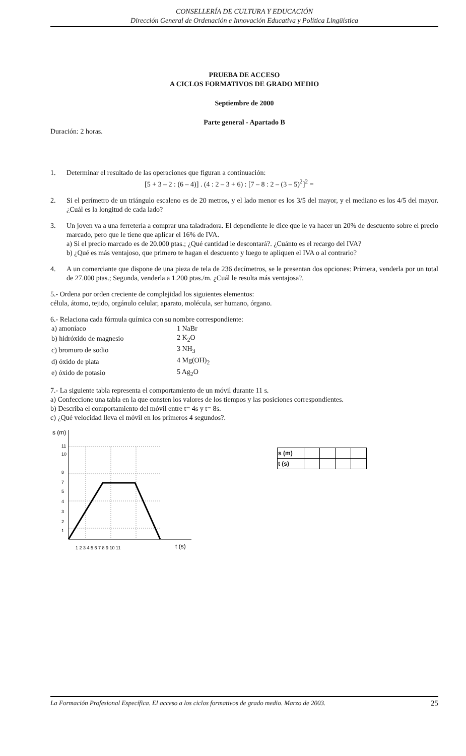CONSELLERÍA DE CULTURA Y EDUCACIÓN
Dirección General de Ordenación e Innovación Educativa y Política Lingüística
PRUEBA DE ACCESO
A CICLOS FORMATIVOS DE GRADO MEDIO
Septiembre de 2000
Parte general - Apartado B
Duración: 2 horas.
1. Determinar el resultado de las operaciones que figuran a continuación:
[5 + 3 – 2 : (6 – 4)] . (4 : 2 – 3 + 6) : [7 – 8 : 2 – (3 – 5)<sup>2</sup>]<sup>2</sup> =
2. Si el perímetro de un triángulo escaleno es de 20 metros, y el lado menor es los 3/5 del mayor, y el mediano es los 4/5 del mayor. ¿Cuál es la longitud de cada lado?
3. Un joven va a una ferretería a comprar una taladradora. El dependiente le dice que le va hacer un 20% de descuento sobre el precio marcado, pero que le tiene que aplicar el 16% de IVA.
a) Si el precio marcado es de 20.000 ptas.; ¿Qué cantidad le descontará?. ¿Cuánto es el recargo del IVA?
b) ¿Qué es más ventajoso, que primero te hagan el descuento y luego te apliquen el IVA o al contrario?
4. A un comerciante que dispone de una pieza de tela de 236 decímetros, se le presentan dos opciones: Primera, venderla por un total de 27.000 ptas.; Segunda, venderla a 1.200 ptas./m. ¿Cuál le resulta más ventajosa?.
5.- Ordena por orden creciente de complejidad los siguientes elementos:
célula, átomo, tejido, orgánulo celular, aparato, molécula, ser humano, órgano.
6.- Relaciona cada fórmula química con su nombre correspondiente:
| a) amoníaco | 1 NaBr |
| b) hidróxido de magnesio | 2 K<sub>2</sub>O |
| c) bromuro de sodio | 3 NH<sub>3</sub> |
| d) óxido de plata | 4 Mg(OH)<sub>2</sub> |
| e) óxido de potasio | 5 Ag<sub>2</sub>O |
7.- La siguiente tabla representa el comportamiento de un móvil durante 11 s.
a) Confeccione una tabla en la que consten los valores de los tiempos y las posiciones correspondientes.
b) Describa el comportamiento del móvil entre t= 4s y t= 8s.
c) ¿Qué velocidad lleva el móvil en los primeros 4 segundos?.
s (m)
1
2
3
4
5
7
8
10
11
1 2 3 4 5 6 7 8 9 10 11
t (s)
| s (m) | | | | |
| t (s) | | | | |
La Formación Profesional Específica. El acceso a los ciclos formativos de grado medio. Marzo de 2003. 25